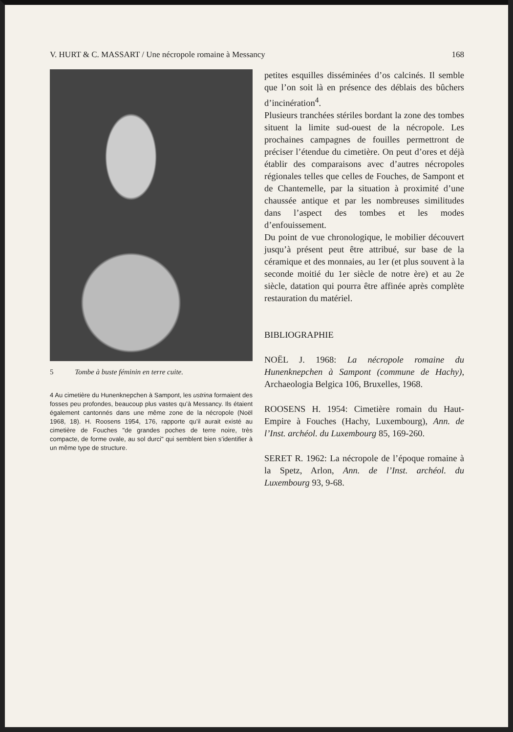V. HURT & C. MASSART / Une nécropole romaine à Messancy 168
5 Tombe à buste féminin en terre cuite.
4 Au cimetière du Hunenknepchen à Sampont, les ustrina formaient des fosses peu profondes, beaucoup plus vastes qu’à Messancy. Ils étaient également cantonnés dans une même zone de la nécropole (Noël 1968, 18). H. Roosens 1954, 176, rapporte qu’il aurait existé au cimetière de Fouches "de grandes poches de terre noire, très compacte, de forme ovale, au sol durci" qui semblent bien s’identifier à un même type de structure.
petites esquilles disséminées d’os calcinés. Il semble que l’on soit là en présence des déblais des bûchers d’incinération<sup>4</sup>.
Plusieurs tranchées stériles bordant la zone des tombes situent la limite sud-ouest de la nécropole. Les prochaines campagnes de fouilles permettront de préciser l’étendue du cimetière. On peut d’ores et déjà établir des comparaisons avec d’autres nécropoles régionales telles que celles de Fouches, de Sampont et de Chantemelle, par la situation à proximité d’une chaussée antique et par les nombreuses similitudes dans l’aspect des tombes et les modes d’enfouissement.
Du point de vue chronologique, le mobilier découvert jusqu’à présent peut être attribué, sur base de la céramique et des monnaies, au 1er (et plus souvent à la seconde moitié du 1er siècle de notre ère) et au 2e siècle, datation qui pourra être affinée après complète restauration du matériel.
BIBLIOGRAPHIE
NOËL J. 1968: La nécropole romaine du Hunenknepchen à Sampont (commune de Hachy), Archaeologia Belgica 106, Bruxelles, 1968.
ROOSENS H. 1954: Cimetière romain du Haut-Empire à Fouches (Hachy, Luxembourg), Ann. de l’Inst. archéol. du Luxembourg 85, 169-260.
SERET R. 1962: La nécropole de l’époque romaine à la Spetz, Arlon, Ann. de l’Inst. archéol. du Luxembourg 93, 9-68.